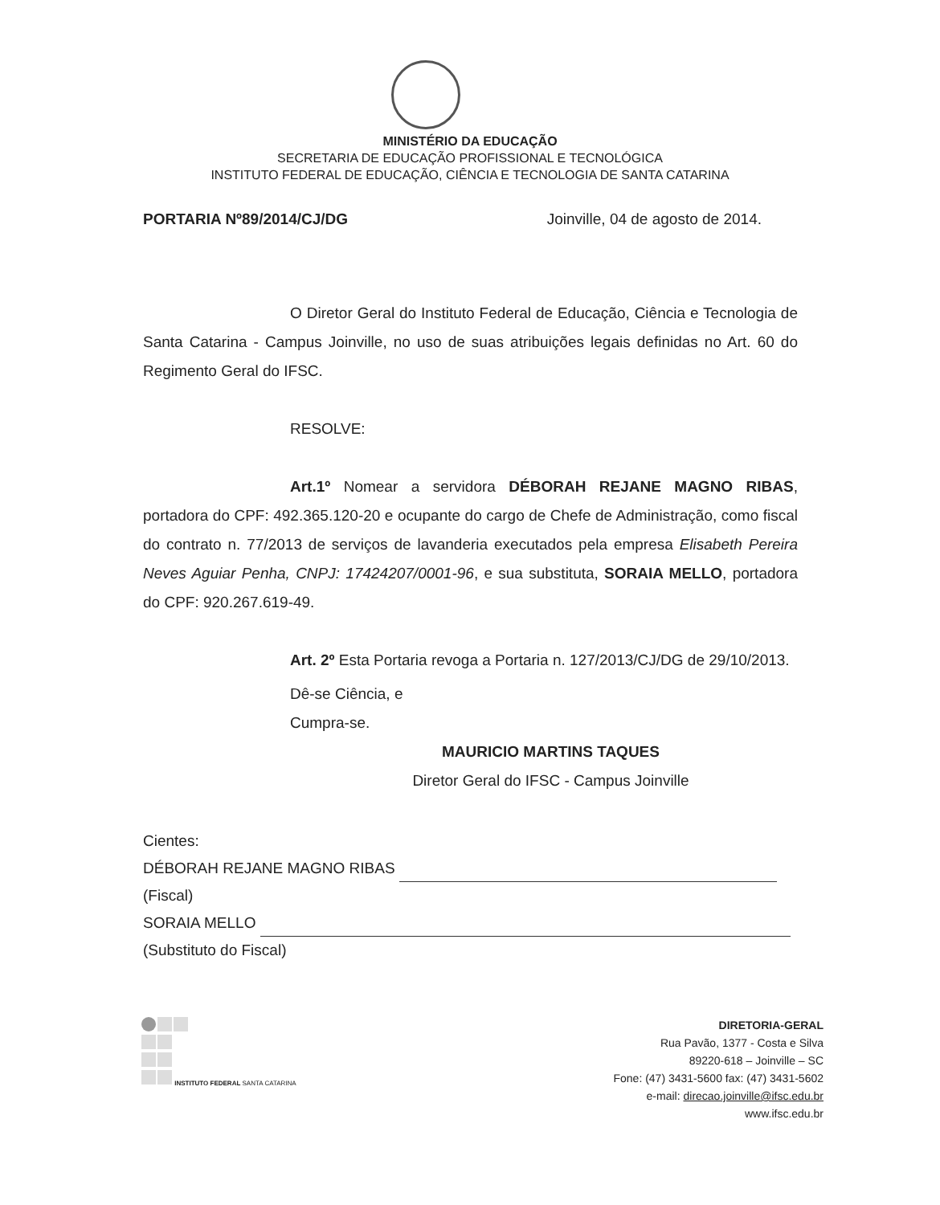MINISTÉRIO DA EDUCAÇÃO
SECRETARIA DE EDUCAÇÃO PROFISSIONAL E TECNOLÓGICA
INSTITUTO FEDERAL DE EDUCAÇÃO, CIÊNCIA E TECNOLOGIA DE SANTA CATARINA
PORTARIA Nº89/2014/CJ/DG Joinville, 04 de agosto de 2014.
O Diretor Geral do Instituto Federal de Educação, Ciência e Tecnologia de Santa Catarina - Campus Joinville, no uso de suas atribuições legais definidas no Art. 60 do Regimento Geral do IFSC.
RESOLVE:
Art.1º Nomear a servidora DÉBORAH REJANE MAGNO RIBAS, portadora do CPF: 492.365.120-20 e ocupante do cargo de Chefe de Administração, como fiscal do contrato n. 77/2013 de serviços de lavanderia executados pela empresa Elisabeth Pereira Neves Aguiar Penha, CNPJ: 17424207/0001-96, e sua substituta, SORAIA MELLO, portadora do CPF: 920.267.619-49.
Art. 2º Esta Portaria revoga a Portaria n. 127/2013/CJ/DG de 29/10/2013.
Dê-se Ciência, e
Cumpra-se.
MAURICIO MARTINS TAQUES
Diretor Geral do IFSC - Campus Joinville
Cientes:
DÉBORAH REJANE MAGNO RIBAS
(Fiscal)
SORAIA MELLO
(Substituto do Fiscal)
INSTITUTO FEDERAL SANTA CATARINA
DIRETORIA-GERAL
Rua Pavão, 1377 - Costa e Silva
89220-618 – Joinville – SC
Fone: (47) 3431-5600 fax: (47) 3431-5602
e-mail: direcao.joinville@ifsc.edu.br
www.ifsc.edu.br